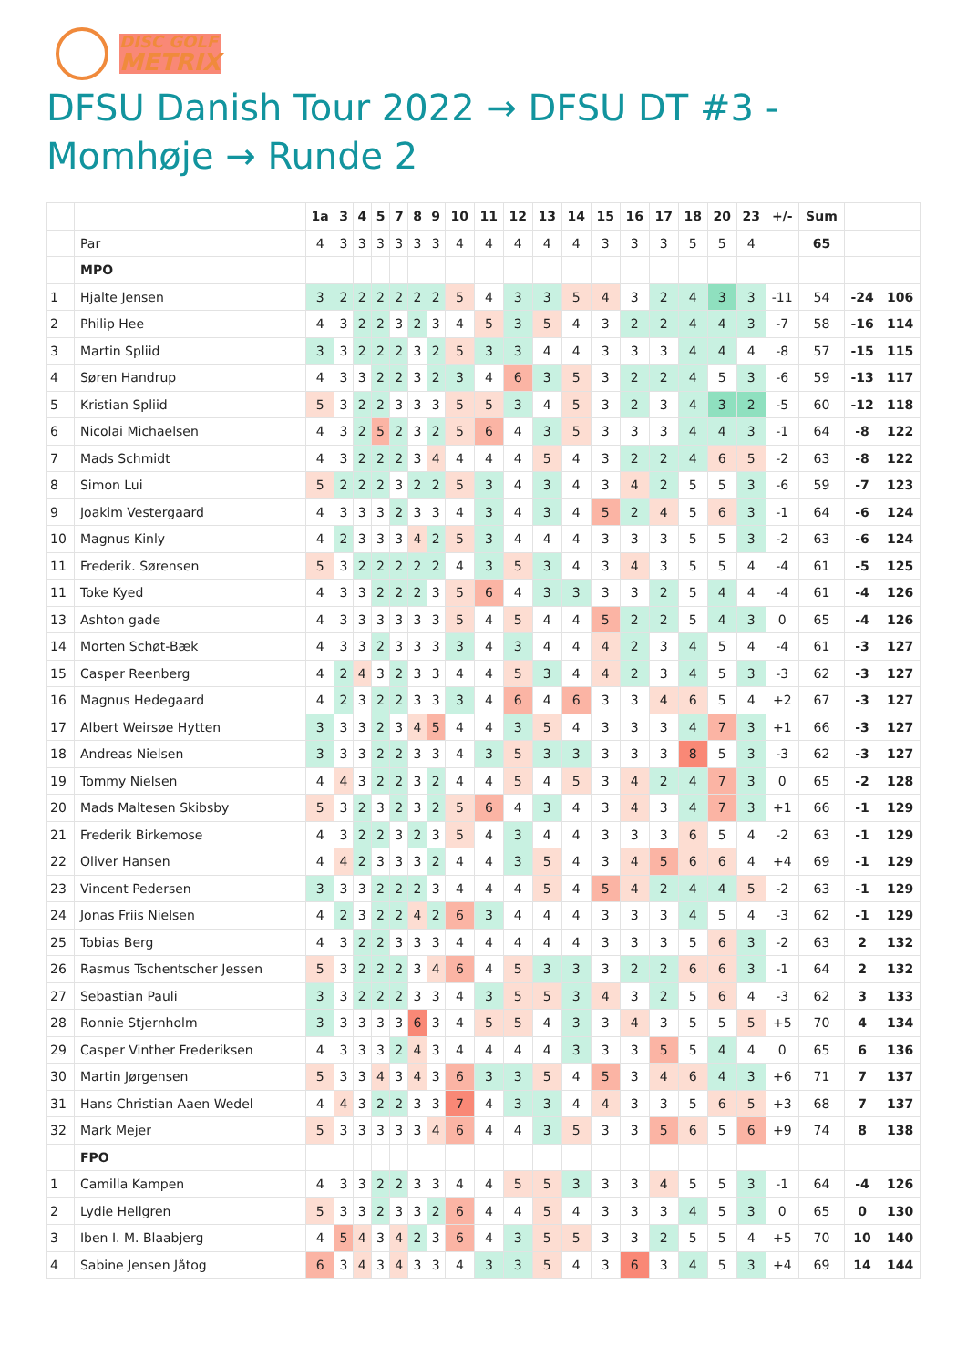DISC GOLF
METRIX
DFSU Danish Tour 2022 → DFSU DT #3 - Momhøje → Runde 2
| | | 1a | 3 | 4 | 5 | 7 | 8 | 9 | 10 | 11 | 12 | 13 | 14 | 15 | 16 | 17 | 18 | 20 | 23 | +/- | Sum | | |
| --- | --- | --- | --- | --- | --- | --- | --- | --- | --- | --- | --- | --- | --- | --- | --- | --- | --- | --- | --- | --- | --- | --- | --- |
| | Par | 4 | 3 | 3 | 3 | 3 | 3 | 3 | 4 | 4 | 4 | 4 | 4 | 3 | 3 | 3 | 5 | 5 | 4 | | 65 | | |
| | MPO | | | | | | | | | | | | | | | | | | | | | | |
| 1 | Hjalte Jensen | 3 | 2 | 2 | 2 | 2 | 2 | 2 | 5 | 4 | 3 | 3 | 5 | 4 | 3 | 2 | 4 | 3 | 3 | -11 | 54 | -24 | 106 |
| 2 | Philip Hee | 4 | 3 | 2 | 2 | 3 | 2 | 3 | 4 | 5 | 3 | 5 | 4 | 3 | 2 | 2 | 4 | 4 | 3 | -7 | 58 | -16 | 114 |
| 3 | Martin Spliid | 3 | 3 | 2 | 2 | 2 | 3 | 2 | 5 | 3 | 3 | 4 | 4 | 3 | 3 | 3 | 4 | 4 | 4 | -8 | 57 | -15 | 115 |
| 4 | Søren Handrup | 4 | 3 | 3 | 2 | 2 | 3 | 2 | 3 | 4 | 6 | 3 | 5 | 3 | 2 | 2 | 4 | 5 | 3 | -6 | 59 | -13 | 117 |
| 5 | Kristian Spliid | 5 | 3 | 2 | 2 | 3 | 3 | 3 | 5 | 5 | 3 | 4 | 5 | 3 | 2 | 3 | 4 | 3 | 2 | -5 | 60 | -12 | 118 |
| 6 | Nicolai Michaelsen | 4 | 3 | 2 | 5 | 2 | 3 | 2 | 5 | 6 | 4 | 3 | 5 | 3 | 3 | 3 | 4 | 4 | 3 | -1 | 64 | -8 | 122 |
| 7 | Mads Schmidt | 4 | 3 | 2 | 2 | 2 | 3 | 4 | 4 | 4 | 4 | 5 | 4 | 3 | 2 | 2 | 4 | 6 | 5 | -2 | 63 | -8 | 122 |
| 8 | Simon Lui | 5 | 2 | 2 | 2 | 3 | 2 | 2 | 5 | 3 | 4 | 3 | 4 | 3 | 4 | 2 | 5 | 5 | 3 | -6 | 59 | -7 | 123 |
| 9 | Joakim Vestergaard | 4 | 3 | 3 | 3 | 2 | 3 | 3 | 4 | 3 | 4 | 3 | 4 | 5 | 2 | 4 | 5 | 6 | 3 | -1 | 64 | -6 | 124 |
| 10 | Magnus Kinly | 4 | 2 | 3 | 3 | 3 | 4 | 2 | 5 | 3 | 4 | 4 | 4 | 3 | 3 | 3 | 5 | 5 | 3 | -2 | 63 | -6 | 124 |
| 11 | Frederik. Sørensen | 5 | 3 | 2 | 2 | 2 | 2 | 2 | 4 | 3 | 5 | 3 | 4 | 3 | 4 | 3 | 5 | 5 | 4 | -4 | 61 | -5 | 125 |
| 11 | Toke Kyed | 4 | 3 | 3 | 2 | 2 | 2 | 3 | 5 | 6 | 4 | 3 | 3 | 3 | 3 | 2 | 5 | 4 | 4 | -4 | 61 | -4 | 126 |
| 13 | Ashton gade | 4 | 3 | 3 | 3 | 3 | 3 | 3 | 5 | 4 | 5 | 4 | 4 | 5 | 2 | 2 | 5 | 4 | 3 | 0 | 65 | -4 | 126 |
| 14 | Morten Schøt-Bæk | 4 | 3 | 3 | 2 | 3 | 3 | 3 | 3 | 4 | 3 | 4 | 4 | 4 | 2 | 3 | 4 | 5 | 4 | -4 | 61 | -3 | 127 |
| 15 | Casper Reenberg | 4 | 2 | 4 | 3 | 2 | 3 | 3 | 4 | 4 | 5 | 3 | 4 | 4 | 2 | 3 | 4 | 5 | 3 | -3 | 62 | -3 | 127 |
| 16 | Magnus Hedegaard | 4 | 2 | 3 | 2 | 2 | 3 | 3 | 3 | 4 | 6 | 4 | 6 | 3 | 3 | 4 | 6 | 5 | 4 | +2 | 67 | -3 | 127 |
| 17 | Albert Weirsøe Hytten | 3 | 3 | 3 | 2 | 3 | 4 | 5 | 4 | 4 | 3 | 5 | 4 | 3 | 3 | 3 | 4 | 7 | 3 | +1 | 66 | -3 | 127 |
| 18 | Andreas Nielsen | 3 | 3 | 3 | 2 | 2 | 3 | 3 | 4 | 3 | 5 | 3 | 3 | 3 | 3 | 3 | 8 | 5 | 3 | -3 | 62 | -3 | 127 |
| 19 | Tommy Nielsen | 4 | 4 | 3 | 2 | 2 | 3 | 2 | 4 | 4 | 5 | 4 | 5 | 3 | 4 | 2 | 4 | 7 | 3 | 0 | 65 | -2 | 128 |
| 20 | Mads Maltesen Skibsby | 5 | 3 | 2 | 3 | 2 | 3 | 2 | 5 | 6 | 4 | 3 | 4 | 3 | 4 | 3 | 4 | 7 | 3 | +1 | 66 | -1 | 129 |
| 21 | Frederik Birkemose | 4 | 3 | 2 | 2 | 3 | 2 | 3 | 5 | 4 | 3 | 4 | 4 | 3 | 3 | 3 | 6 | 5 | 4 | -2 | 63 | -1 | 129 |
| 22 | Oliver Hansen | 4 | 4 | 2 | 3 | 3 | 3 | 2 | 4 | 4 | 3 | 5 | 4 | 3 | 4 | 5 | 6 | 6 | 4 | +4 | 69 | -1 | 129 |
| 23 | Vincent Pedersen | 3 | 3 | 3 | 2 | 2 | 2 | 3 | 4 | 4 | 4 | 5 | 4 | 5 | 4 | 2 | 4 | 4 | 5 | -2 | 63 | -1 | 129 |
| 24 | Jonas Friis Nielsen | 4 | 2 | 3 | 2 | 2 | 4 | 2 | 6 | 3 | 4 | 4 | 4 | 3 | 3 | 3 | 4 | 5 | 4 | -3 | 62 | -1 | 129 |
| 25 | Tobias Berg | 4 | 3 | 2 | 2 | 3 | 3 | 3 | 4 | 4 | 4 | 4 | 4 | 3 | 3 | 3 | 5 | 6 | 3 | -2 | 63 | 2 | 132 |
| 26 | Rasmus Tschentscher Jessen | 5 | 3 | 2 | 2 | 2 | 3 | 4 | 6 | 4 | 5 | 3 | 3 | 3 | 2 | 2 | 6 | 6 | 3 | -1 | 64 | 2 | 132 |
| 27 | Sebastian Pauli | 3 | 3 | 2 | 2 | 2 | 3 | 3 | 4 | 3 | 5 | 5 | 3 | 4 | 3 | 2 | 5 | 6 | 4 | -3 | 62 | 3 | 133 |
| 28 | Ronnie Stjernholm | 3 | 3 | 3 | 3 | 3 | 6 | 3 | 4 | 5 | 5 | 4 | 3 | 3 | 4 | 3 | 5 | 5 | 5 | +5 | 70 | 4 | 134 |
| 29 | Casper Vinther Frederiksen | 4 | 3 | 3 | 3 | 2 | 4 | 3 | 4 | 4 | 4 | 4 | 3 | 3 | 3 | 5 | 5 | 4 | 4 | 0 | 65 | 6 | 136 |
| 30 | Martin Jørgensen | 5 | 3 | 3 | 4 | 3 | 4 | 3 | 6 | 3 | 3 | 5 | 4 | 5 | 3 | 4 | 6 | 4 | 3 | +6 | 71 | 7 | 137 |
| 31 | Hans Christian Aaen Wedel | 4 | 4 | 3 | 2 | 2 | 3 | 3 | 7 | 4 | 3 | 3 | 4 | 4 | 3 | 3 | 5 | 6 | 5 | +3 | 68 | 7 | 137 |
| 32 | Mark Mejer | 5 | 3 | 3 | 3 | 3 | 3 | 4 | 6 | 4 | 4 | 3 | 5 | 3 | 3 | 5 | 6 | 5 | 6 | +9 | 74 | 8 | 138 |
| | FPO | | | | | | | | | | | | | | | | | | | | | | |
| 1 | Camilla Kampen | 4 | 3 | 3 | 2 | 2 | 3 | 3 | 4 | 4 | 5 | 5 | 3 | 3 | 3 | 4 | 5 | 5 | 3 | -1 | 64 | -4 | 126 |
| 2 | Lydie Hellgren | 5 | 3 | 3 | 2 | 3 | 3 | 2 | 6 | 4 | 4 | 5 | 4 | 3 | 3 | 3 | 4 | 5 | 3 | 0 | 65 | 0 | 130 |
| 3 | Iben I. M. Blaabjerg | 4 | 5 | 4 | 3 | 4 | 2 | 3 | 6 | 4 | 3 | 5 | 5 | 3 | 3 | 2 | 5 | 5 | 4 | +5 | 70 | 10 | 140 |
| 4 | Sabine Jensen Jåtog | 6 | 3 | 4 | 3 | 4 | 3 | 3 | 4 | 3 | 3 | 5 | 4 | 3 | 6 | 3 | 4 | 5 | 3 | +4 | 69 | 14 | 144 |